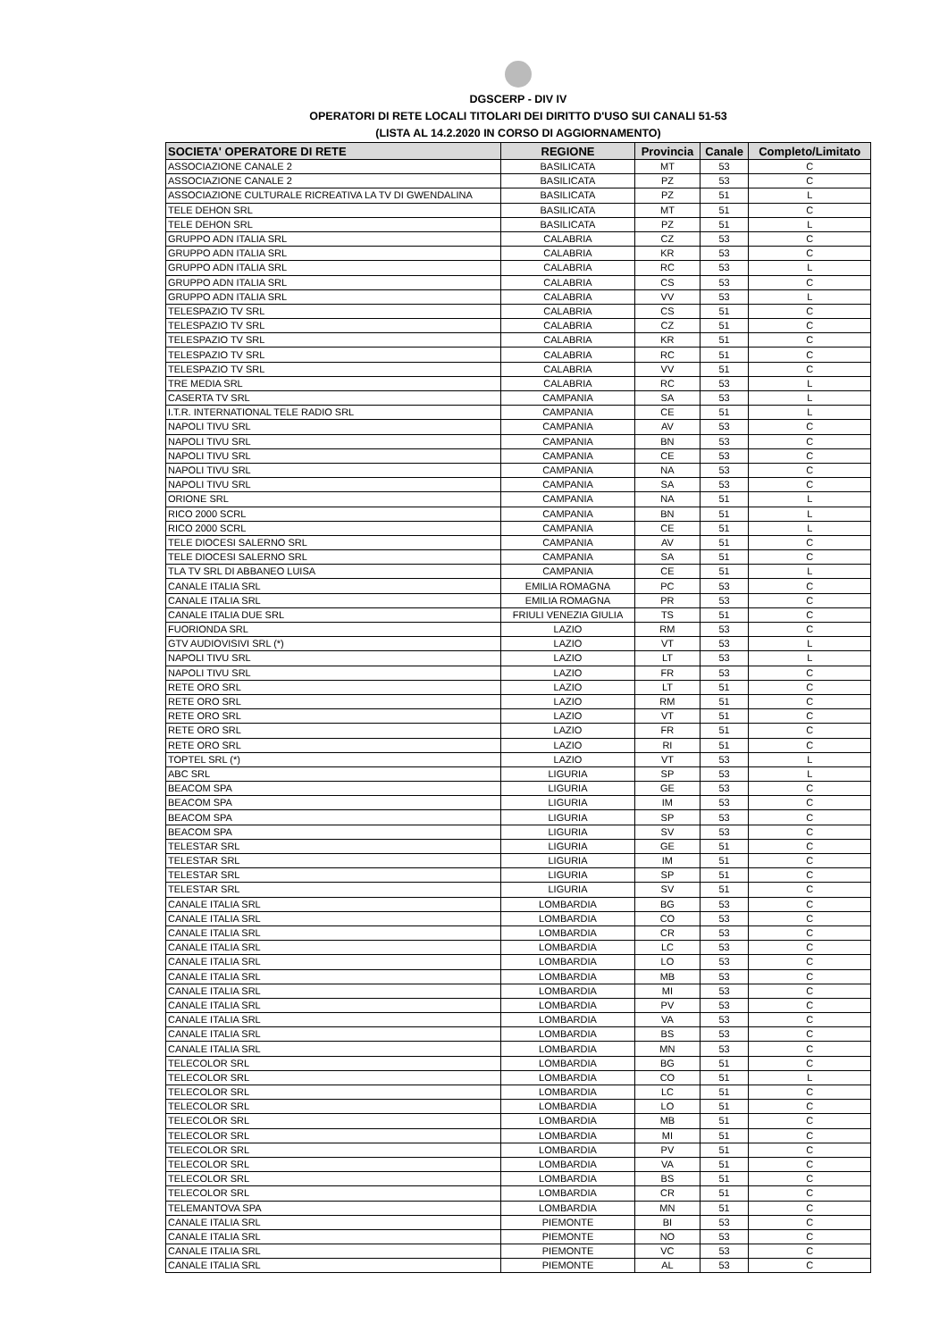DGSCERP - DIV IV
OPERATORI DI RETE LOCALI TITOLARI DEI DIRITTO D'USO SUI CANALI 51-53
(LISTA AL 14.2.2020 IN CORSO DI AGGIORNAMENTO)
| SOCIETA' OPERATORE DI RETE | REGIONE | Provincia | Canale | Completo/Limitato |
| --- | --- | --- | --- | --- |
| ASSOCIAZIONE CANALE 2 | BASILICATA | MT | 53 | C |
| ASSOCIAZIONE CANALE 2 | BASILICATA | PZ | 53 | C |
| ASSOCIAZIONE CULTURALE RICREATIVA LA TV DI GWENDALINA | BASILICATA | PZ | 51 | L |
| TELE DEHON SRL | BASILICATA | MT | 51 | C |
| TELE DEHON SRL | BASILICATA | PZ | 51 | L |
| GRUPPO ADN ITALIA SRL | CALABRIA | CZ | 53 | C |
| GRUPPO ADN ITALIA SRL | CALABRIA | KR | 53 | C |
| GRUPPO ADN ITALIA SRL | CALABRIA | RC | 53 | L |
| GRUPPO ADN ITALIA SRL | CALABRIA | CS | 53 | C |
| GRUPPO ADN ITALIA SRL | CALABRIA | VV | 53 | L |
| TELESPAZIO TV SRL | CALABRIA | CS | 51 | C |
| TELESPAZIO TV SRL | CALABRIA | CZ | 51 | C |
| TELESPAZIO TV SRL | CALABRIA | KR | 51 | C |
| TELESPAZIO TV SRL | CALABRIA | RC | 51 | C |
| TELESPAZIO TV SRL | CALABRIA | VV | 51 | C |
| TRE MEDIA SRL | CALABRIA | RC | 53 | L |
| CASERTA TV SRL | CAMPANIA | SA | 53 | L |
| I.T.R. INTERNATIONAL TELE RADIO SRL | CAMPANIA | CE | 51 | L |
| NAPOLI TIVU SRL | CAMPANIA | AV | 53 | C |
| NAPOLI TIVU SRL | CAMPANIA | BN | 53 | C |
| NAPOLI TIVU SRL | CAMPANIA | CE | 53 | C |
| NAPOLI TIVU SRL | CAMPANIA | NA | 53 | C |
| NAPOLI TIVU SRL | CAMPANIA | SA | 53 | C |
| ORIONE SRL | CAMPANIA | NA | 51 | L |
| RICO 2000 SCRL | CAMPANIA | BN | 51 | L |
| RICO 2000 SCRL | CAMPANIA | CE | 51 | L |
| TELE DIOCESI SALERNO SRL | CAMPANIA | AV | 51 | C |
| TELE DIOCESI SALERNO SRL | CAMPANIA | SA | 51 | C |
| TLA TV SRL DI ABBANEO LUISA | CAMPANIA | CE | 51 | L |
| CANALE ITALIA SRL | EMILIA ROMAGNA | PC | 53 | C |
| CANALE ITALIA SRL | EMILIA ROMAGNA | PR | 53 | C |
| CANALE ITALIA DUE SRL | FRIULI VENEZIA GIULIA | TS | 51 | C |
| FUORIONDA SRL | LAZIO | RM | 53 | C |
| GTV AUDIOVISIVI SRL (*) | LAZIO | VT | 53 | L |
| NAPOLI TIVU SRL | LAZIO | LT | 53 | L |
| NAPOLI TIVU SRL | LAZIO | FR | 53 | C |
| RETE ORO SRL | LAZIO | LT | 51 | C |
| RETE ORO SRL | LAZIO | RM | 51 | C |
| RETE ORO SRL | LAZIO | VT | 51 | C |
| RETE ORO SRL | LAZIO | FR | 51 | C |
| RETE ORO SRL | LAZIO | RI | 51 | C |
| TOPTEL SRL (*) | LAZIO | VT | 53 | L |
| ABC SRL | LIGURIA | SP | 53 | L |
| BEACOM SPA | LIGURIA | GE | 53 | C |
| BEACOM SPA | LIGURIA | IM | 53 | C |
| BEACOM SPA | LIGURIA | SP | 53 | C |
| BEACOM SPA | LIGURIA | SV | 53 | C |
| TELESTAR SRL | LIGURIA | GE | 51 | C |
| TELESTAR SRL | LIGURIA | IM | 51 | C |
| TELESTAR SRL | LIGURIA | SP | 51 | C |
| TELESTAR SRL | LIGURIA | SV | 51 | C |
| CANALE ITALIA SRL | LOMBARDIA | BG | 53 | C |
| CANALE ITALIA SRL | LOMBARDIA | CO | 53 | C |
| CANALE ITALIA SRL | LOMBARDIA | CR | 53 | C |
| CANALE ITALIA SRL | LOMBARDIA | LC | 53 | C |
| CANALE ITALIA SRL | LOMBARDIA | LO | 53 | C |
| CANALE ITALIA SRL | LOMBARDIA | MB | 53 | C |
| CANALE ITALIA SRL | LOMBARDIA | MI | 53 | C |
| CANALE ITALIA SRL | LOMBARDIA | PV | 53 | C |
| CANALE ITALIA SRL | LOMBARDIA | VA | 53 | C |
| CANALE ITALIA SRL | LOMBARDIA | BS | 53 | C |
| CANALE ITALIA SRL | LOMBARDIA | MN | 53 | C |
| TELECOLOR SRL | LOMBARDIA | BG | 51 | C |
| TELECOLOR SRL | LOMBARDIA | CO | 51 | L |
| TELECOLOR SRL | LOMBARDIA | LC | 51 | C |
| TELECOLOR SRL | LOMBARDIA | LO | 51 | C |
| TELECOLOR SRL | LOMBARDIA | MB | 51 | C |
| TELECOLOR SRL | LOMBARDIA | MI | 51 | C |
| TELECOLOR SRL | LOMBARDIA | PV | 51 | C |
| TELECOLOR SRL | LOMBARDIA | VA | 51 | C |
| TELECOLOR SRL | LOMBARDIA | BS | 51 | C |
| TELECOLOR SRL | LOMBARDIA | CR | 51 | C |
| TELEMANTOVA SPA | LOMBARDIA | MN | 51 | C |
| CANALE ITALIA SRL | PIEMONTE | BI | 53 | C |
| CANALE ITALIA SRL | PIEMONTE | NO | 53 | C |
| CANALE ITALIA SRL | PIEMONTE | VC | 53 | C |
| CANALE ITALIA SRL | PIEMONTE | AL | 53 | C |